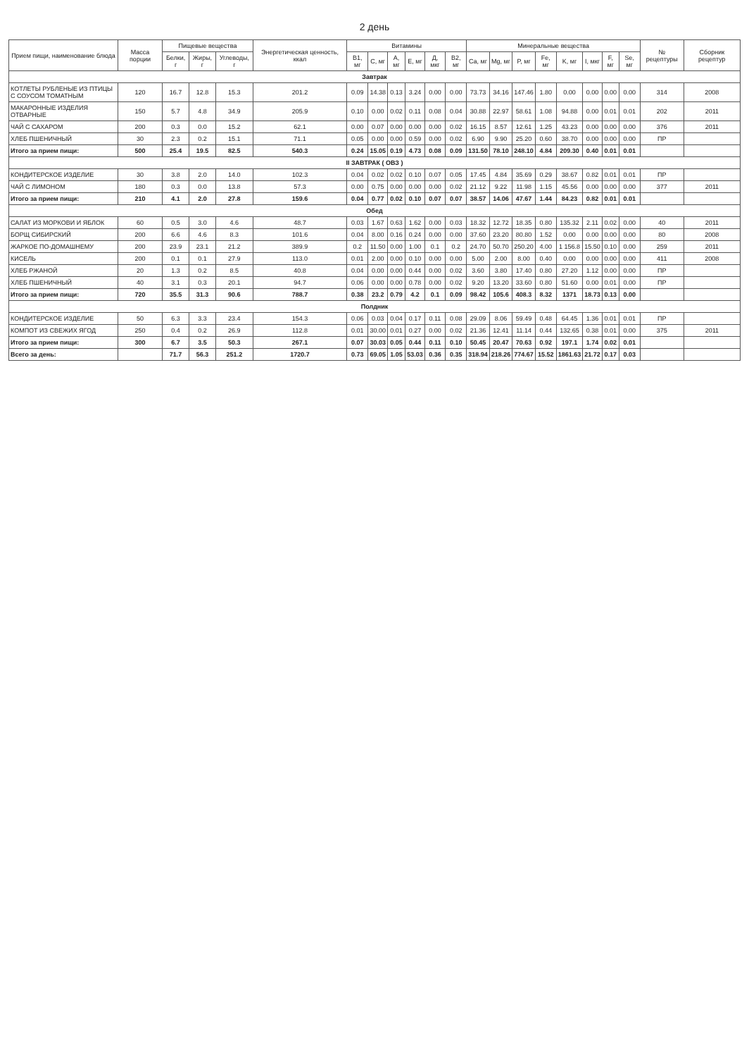2 день
| Прием пищи, наименование блюда | Масса порции | Пищевые вещества | | | Энергетическая ценность, ккал | Витамины | | | | | | Минеральные вещества | | | | | | | | № рецептуры | Сборник рецептур |
| --- | --- | --- | --- | --- | --- | --- | --- | --- | --- | --- | --- | --- | --- | --- | --- | --- | --- | --- | --- | --- | --- |
| | | Белки, г | Жиры, г | Углеводы, г | | B1, мг | C, мг | A, мг | E, мг | Д, мкг | B2, мг | Ca, мг | Mg, мг | P, мг | Fe, мг | K, мг | I, мкг | F, мг | Se, мг | | |
| Завтрак | | | | | | | | | | | | | | | | | | | | | |
| КОТЛЕТЫ РУБЛЕНЫЕ ИЗ ПТИЦЫ С СОУСОМ ТОМАТНЫМ | 120 | 16.7 | 12.8 | 15.3 | 201.2 | 0.09 | 14.38 | 0.13 | 3.24 | 0.00 | 0.00 | 73.73 | 34.16 | 147.46 | 1.80 | 0.00 | 0.00 | 0.00 | 0.00 | 314 | 2008 |
| МАКАРОННЫЕ ИЗДЕЛИЯ ОТВАРНЫЕ | 150 | 5.7 | 4.8 | 34.9 | 205.9 | 0.10 | 0.00 | 0.02 | 0.11 | 0.08 | 0.04 | 30.88 | 22.97 | 58.61 | 1.08 | 94.88 | 0.00 | 0.01 | 0.01 | 202 | 2011 |
| ЧАЙ С САХАРОМ | 200 | 0.3 | 0.0 | 15.2 | 62.1 | 0.00 | 0.07 | 0.00 | 0.00 | 0.00 | 0.02 | 16.15 | 8.57 | 12.61 | 1.25 | 43.23 | 0.00 | 0.00 | 0.00 | 376 | 2011 |
| ХЛЕБ ПШЕНИЧНЫЙ | 30 | 2.3 | 0.2 | 15.1 | 71.1 | 0.05 | 0.00 | 0.00 | 0.59 | 0.00 | 0.02 | 6.90 | 9.90 | 25.20 | 0.60 | 38.70 | 0.00 | 0.00 | 0.00 | ПР | |
| Итого за прием пищи: | 500 | 25.4 | 19.5 | 82.5 | 540.3 | 0.24 | 15.05 | 0.19 | 4.73 | 0.08 | 0.09 | 131.50 | 78.10 | 248.10 | 4.84 | 209.30 | 0.40 | 0.01 | 0.01 | | |
| II ЗАВТРАК ( ОВЗ ) | | | | | | | | | | | | | | | | | | | | | |
| КОНДИТЕРСКОЕ ИЗДЕЛИЕ | 30 | 3.8 | 2.0 | 14.0 | 102.3 | 0.04 | 0.02 | 0.02 | 0.10 | 0.07 | 0.05 | 17.45 | 4.84 | 35.69 | 0.29 | 38.67 | 0.82 | 0.01 | 0.01 | ПР | |
| ЧАЙ С ЛИМОНОМ | 180 | 0.3 | 0.0 | 13.8 | 57.3 | 0.00 | 0.75 | 0.00 | 0.00 | 0.00 | 0.02 | 21.12 | 9.22 | 11.98 | 1.15 | 45.56 | 0.00 | 0.00 | 0.00 | 377 | 2011 |
| Итого за прием пищи: | 210 | 4.1 | 2.0 | 27.8 | 159.6 | 0.04 | 0.77 | 0.02 | 0.10 | 0.07 | 0.07 | 38.57 | 14.06 | 47.67 | 1.44 | 84.23 | 0.82 | 0.01 | 0.01 | | |
| Обед | | | | | | | | | | | | | | | | | | | | | |
| САЛАТ ИЗ МОРКОВИ И ЯБЛОК | 60 | 0.5 | 3.0 | 4.6 | 48.7 | 0.03 | 1.67 | 0.63 | 1.62 | 0.00 | 0.03 | 18.32 | 12.72 | 18.35 | 0.80 | 135.32 | 2.11 | 0.02 | 0.00 | 40 | 2011 |
| БОРЩ СИБИРСКИЙ | 200 | 6.6 | 4.6 | 8.3 | 101.6 | 0.04 | 8.00 | 0.16 | 0.24 | 0.00 | 0.00 | 37.60 | 23.20 | 80.80 | 1.52 | 0.00 | 0.00 | 0.00 | 0.00 | 80 | 2008 |
| ЖАРКОЕ ПО-ДОМАШНЕМУ | 200 | 23.9 | 23.1 | 21.2 | 389.9 | 0.2 | 11.50 | 0.00 | 1.00 | 0.1 | 0.2 | 24.70 | 50.70 | 250.20 | 4.00 | 1 156.8 | 15.50 | 0.10 | 0.00 | 259 | 2011 |
| КИСЕЛЬ | 200 | 0.1 | 0.1 | 27.9 | 113.0 | 0.01 | 2.00 | 0.00 | 0.10 | 0.00 | 0.00 | 5.00 | 2.00 | 8.00 | 0.40 | 0.00 | 0.00 | 0.00 | 0.00 | 411 | 2008 |
| ХЛЕБ РЖАНОЙ | 20 | 1.3 | 0.2 | 8.5 | 40.8 | 0.04 | 0.00 | 0.00 | 0.44 | 0.00 | 0.02 | 3.60 | 3.80 | 17.40 | 0.80 | 27.20 | 1.12 | 0.00 | 0.00 | ПР | |
| ХЛЕБ ПШЕНИЧНЫЙ | 40 | 3.1 | 0.3 | 20.1 | 94.7 | 0.06 | 0.00 | 0.00 | 0.78 | 0.00 | 0.02 | 9.20 | 13.20 | 33.60 | 0.80 | 51.60 | 0.00 | 0.01 | 0.00 | ПР | |
| Итого за прием пищи: | 720 | 35.5 | 31.3 | 90.6 | 788.7 | 0.38 | 23.2 | 0.79 | 4.2 | 0.1 | 0.09 | 98.42 | 105.6 | 408.3 | 8.32 | 1371 | 18.73 | 0.13 | 0.00 | | |
| Полдник | | | | | | | | | | | | | | | | | | | | | |
| КОНДИТЕРСКОЕ ИЗДЕЛИЕ | 50 | 6.3 | 3.3 | 23.4 | 154.3 | 0.06 | 0.03 | 0.04 | 0.17 | 0.11 | 0.08 | 29.09 | 8.06 | 59.49 | 0.48 | 64.45 | 1.36 | 0.01 | 0.01 | ПР | |
| КОМПОТ ИЗ СВЕЖИХ ЯГОД | 250 | 0.4 | 0.2 | 26.9 | 112.8 | 0.01 | 30.00 | 0.01 | 0.27 | 0.00 | 0.02 | 21.36 | 12.41 | 11.14 | 0.44 | 132.65 | 0.38 | 0.01 | 0.00 | 375 | 2011 |
| Итого за прием пищи: | 300 | 6.7 | 3.5 | 50.3 | 267.1 | 0.07 | 30.03 | 0.05 | 0.44 | 0.11 | 0.10 | 50.45 | 20.47 | 70.63 | 0.92 | 197.1 | 1.74 | 0.02 | 0.01 | | |
| Всего за день: | | 71.7 | 56.3 | 251.2 | 1720.7 | 0.73 | 69.05 | 1.05 | 53.03 | 0.36 | 0.35 | 318.94 | 218.26 | 774.67 | 15.52 | 1861.63 | 21.72 | 0.17 | 0.03 | | |